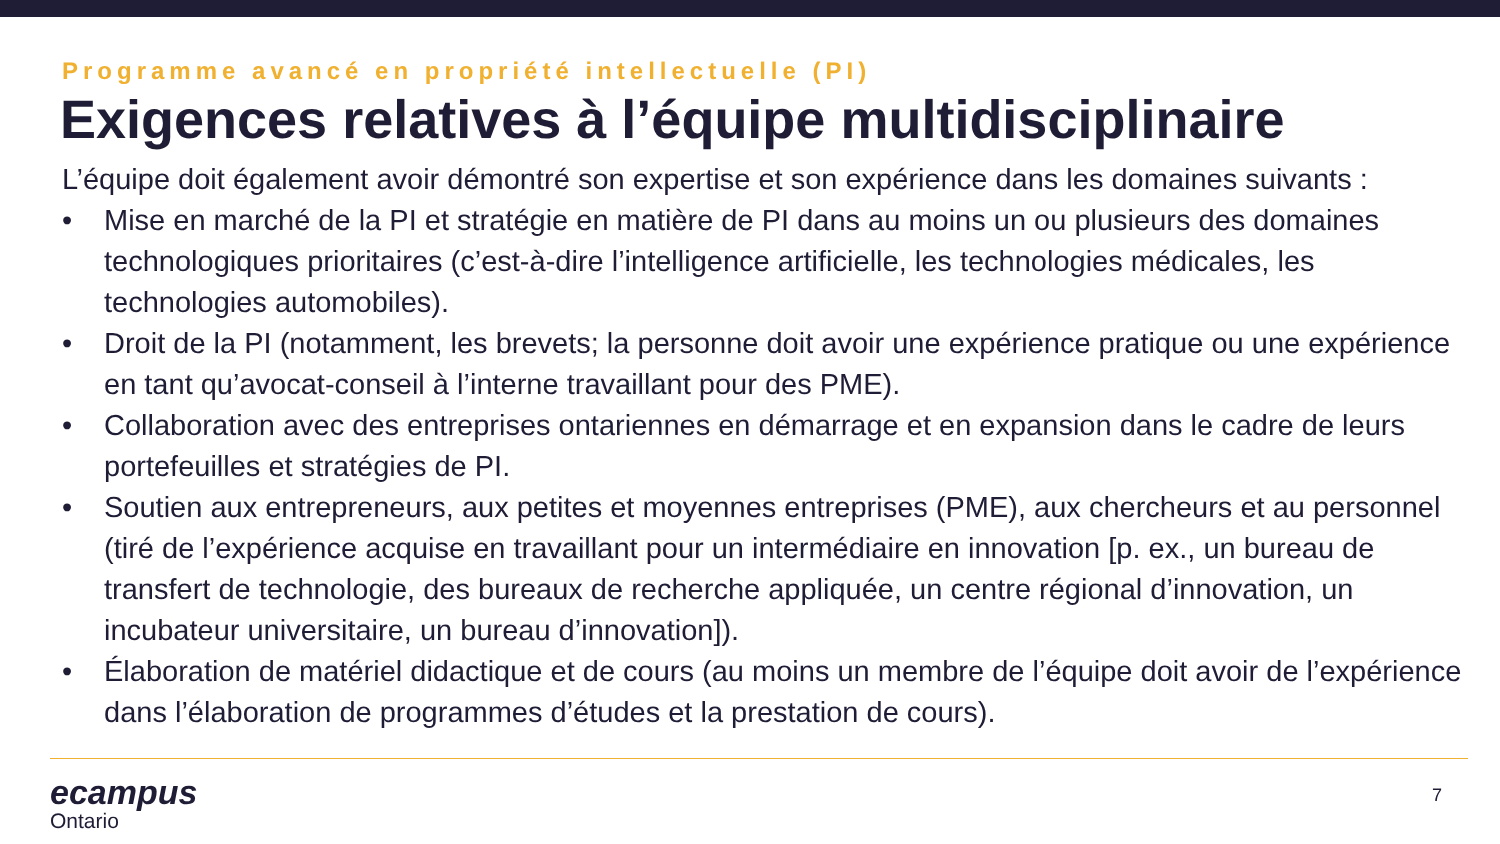Programme avancé en propriété intellectuelle (PI)
Exigences relatives à l’équipe multidisciplinaire
L’équipe doit également avoir démontré son expertise et son expérience dans les domaines suivants :
• Mise en marché de la PI et stratégie en matière de PI dans au moins un ou plusieurs des domaines technologiques prioritaires (c’est-à-dire l’intelligence artificielle, les technologies médicales, les technologies automobiles).
• Droit de la PI (notamment, les brevets; la personne doit avoir une expérience pratique ou une expérience en tant qu’avocat-conseil à l’interne travaillant pour des PME).
• Collaboration avec des entreprises ontariennes en démarrage et en expansion dans le cadre de leurs portefeuilles et stratégies de PI.
• Soutien aux entrepreneurs, aux petites et moyennes entreprises (PME), aux chercheurs et au personnel (tiré de l’expérience acquise en travaillant pour un intermédiaire en innovation [p. ex., un bureau de transfert de technologie, des bureaux de recherche appliquée, un centre régional d’innovation, un incubateur universitaire, un bureau d’innovation]).
• Élaboration de matériel didactique et de cours (au moins un membre de l’équipe doit avoir de l’expérience dans l’élaboration de programmes d’études et la prestation de cours).
ecampus
Ontario
7